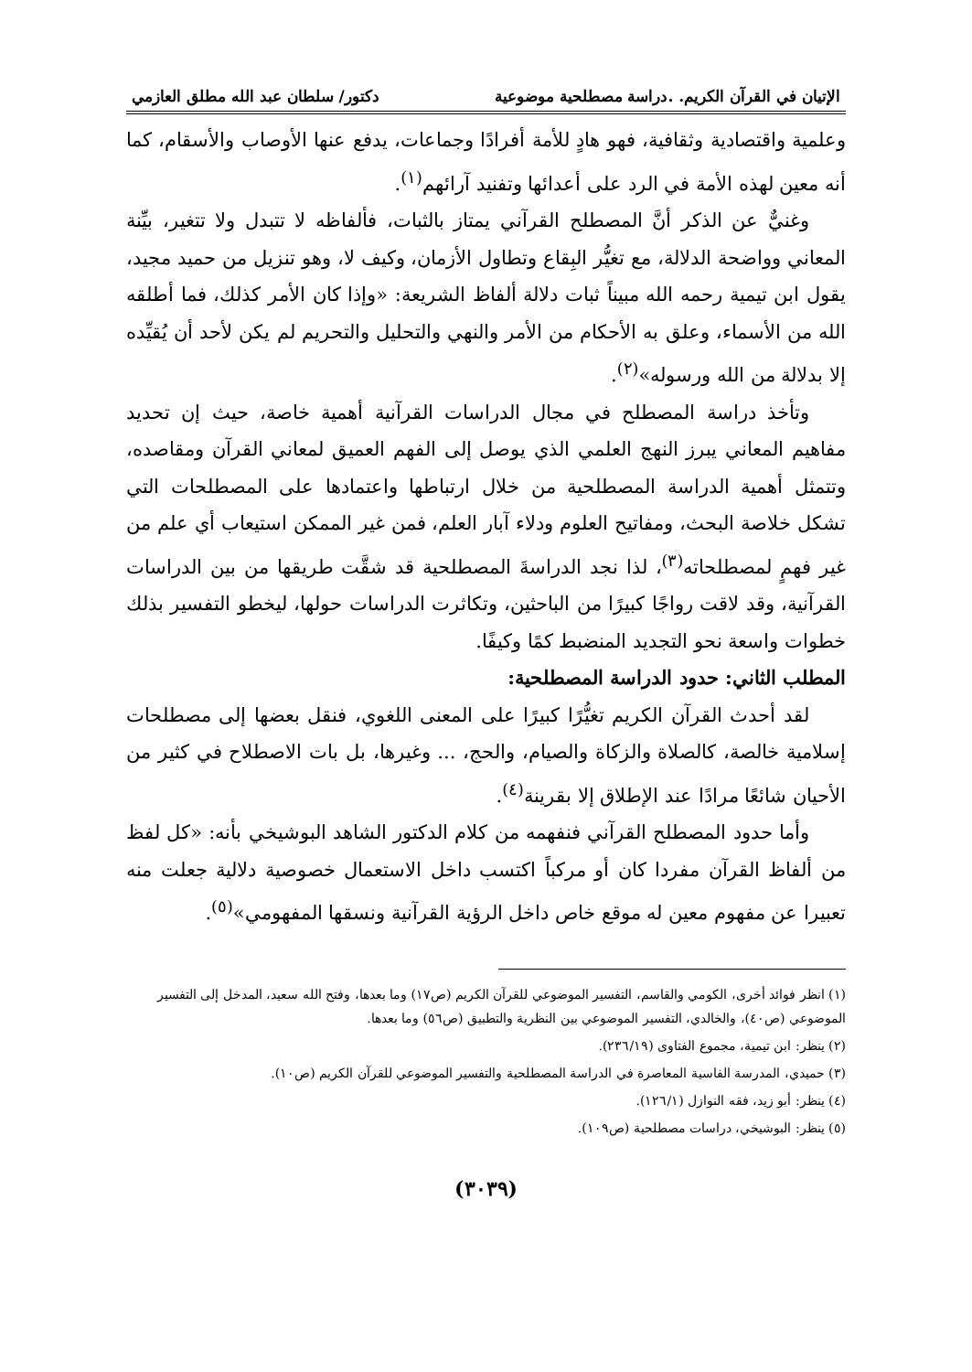الإتيان في القرآن الكريم. .دراسة مصطلحية موضوعية دكتور/ سلطان عبد الله مطلق العازمي
وعلمية واقتصادية وثقافية، فهو هادٍ للأمة أفرادًا وجماعات، يدفع عنها الأوصاب والأسقام، كما أنه معين لهذه الأمة في الرد على أعدائها وتفنيد آرائهم<sup>(١)</sup>.
وغنيٌّ عن الذكر أنَّ المصطلح القرآني يمتاز بالثبات، فألفاظه لا تتبدل ولا تتغير، بيِّنة المعاني وواضحة الدلالة، مع تغيُّر البِقاع وتطاول الأزمان، وكيف لا، وهو تنزيل من حميد مجيد، يقول ابن تيمية رحمه الله مبيناً ثبات دلالة ألفاظ الشريعة: «وإذا كان الأمر كذلك، فما أطلقه الله من الأسماء، وعلق به الأحكام من الأمر والنهي والتحليل والتحريم لم يكن لأحد أن يُقيِّده إلا بدلالة من الله ورسوله»<sup>(٢)</sup>.
وتأخذ دراسة المصطلح في مجال الدراسات القرآنية أهمية خاصة، حيث إن تحديد مفاهيم المعاني يبرز النهج العلمي الذي يوصل إلى الفهم العميق لمعاني القرآن ومقاصده، وتتمثل أهمية الدراسة المصطلحية من خلال ارتباطها واعتمادها على المصطلحات التي تشكل خلاصة البحث، ومفاتيح العلوم ودلاء آبار العلم، فمن غير الممكن استيعاب أي علم من غير فهمٍ لمصطلحاته<sup>(٣)</sup>، لذا نجد الدراسةَ المصطلحية قد شقَّت طريقها من بين الدراسات القرآنية، وقد لاقت رواجًا كبيرًا من الباحثين، وتكاثرت الدراسات حولها، ليخطو التفسير بذلك خطوات واسعة نحو التجديد المنضبط كمًا وكيفًا.
المطلب الثاني: حدود الدراسة المصطلحية:
لقد أحدث القرآن الكريم تغيُّرًا كبيرًا على المعنى اللغوي، فنقل بعضها إلى مصطلحات إسلامية خالصة، كالصلاة والزكاة والصيام، والحج، ... وغيرها، بل بات الاصطلاح في كثير من الأحيان شائعًا مرادًا عند الإطلاق إلا بقرينة<sup>(٤)</sup>.
وأما حدود المصطلح القرآني فنفهمه من كلام الدكتور الشاهد البوشيخي بأنه: «كل لفظ من ألفاظ القرآن مفردا كان أو مركباً اكتسب داخل الاستعمال خصوصية دلالية جعلت منه تعبيرا عن مفهوم معين له موقع خاص داخل الرؤية القرآنية ونسقها المفهومي»<sup>(٥)</sup>.
(١) انظر فوائد أخرى، الكومي والقاسم، التفسير الموضوعي للقرآن الكريم (ص١٧) وما بعدها، وفتح الله سعيد، المدخل إلى التفسير الموضوعي (ص٤٠)، والخالدي، التفسير الموضوعي بين النظرية والتطبيق (ص٥٦) وما بعدها.
(٢) ينظر: ابن تيمية، مجموع الفتاوى (٢٣٦/١٩).
(٣) حميدي، المدرسة الفاسية المعاصرة في الدراسة المصطلحية والتفسير الموضوعي للقرآن الكريم (ص١٠).
(٤) ينظر: أبو زيد، فقه النوازل (١٢٦/١).
(٥) ينظر: البوشيخي، دراسات مصطلحية (ص١٠٩).
(٣٠٣٩)